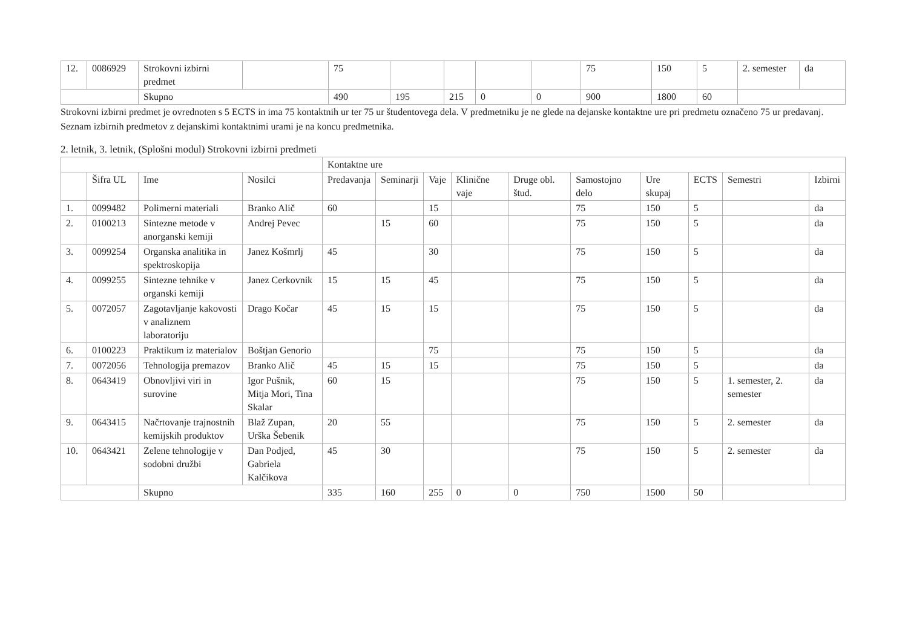| 12. | 0086929 | Strokovni izbirni predmet | | 75 | | | | | 75 | 150 | 5 | 2. semester | da |
| | | Skupno | | 490 | 195 | 215 | 0 | 0 | 900 | 1800 | 60 | | |
Strokovni izbirni predmet je ovrednoten s 5 ECTS in ima 75 kontaktnih ur ter 75 ur študentovega dela. V predmetniku je ne glede na dejanske kontaktne ure pri predmetu označeno 75 ur predavanj. Seznam izbirnih predmetov z dejanskimi kontaktnimi urami je na koncu predmetnika.
2. letnik, 3. letnik, (Splošni modul) Strokovni izbirni predmeti
| | | | | Kontaktne ure | | | | | | | | | |
| --- | --- | --- | --- | --- | --- | --- | --- | --- | --- | --- | --- | --- | --- |
| | Šifra UL | Ime | Nosilci | Predavanja | Seminarji | Vaje | Klinične vaje | Druge obl. štud. | Samostojno delo | Ure skupaj | ECTS | Semestri | Izbirni |
| 1. | 0099482 | Polimerni materiali | Branko Alič | 60 | | 15 | | | 75 | 150 | 5 | | da |
| 2. | 0100213 | Sintezne metode v anorganski kemiji | Andrej Pevec | | 15 | 60 | | | 75 | 150 | 5 | | da |
| 3. | 0099254 | Organska analitika in spektroskopija | Janez Košmrlj | 45 | | 30 | | | 75 | 150 | 5 | | da |
| 4. | 0099255 | Sintezne tehnike v organski kemiji | Janez Cerkovnik | 15 | 15 | 45 | | | 75 | 150 | 5 | | da |
| 5. | 0072057 | Zagotavljanje kakovosti v analiznem laboratoriju | Drago Kočar | 45 | 15 | 15 | | | 75 | 150 | 5 | | da |
| 6. | 0100223 | Praktikum iz materialov | Boštjan Genorio | | | 75 | | | 75 | 150 | 5 | | da |
| 7. | 0072056 | Tehnologija premazov | Branko Alič | 45 | 15 | 15 | | | 75 | 150 | 5 | | da |
| 8. | 0643419 | Obnovljivi viri in surovine | Igor Pušnik, Mitja Mori, Tina Skalar | 60 | 15 | | | | 75 | 150 | 5 | 1. semester, 2. semester | da |
| 9. | 0643415 | Načrtovanje trajnostnih kemijskih produktov | Blaž Zupan, Urška Šebenik | 20 | 55 | | | | 75 | 150 | 5 | 2. semester | da |
| 10. | 0643421 | Zelene tehnologije v sodobni družbi | Dan Podjed, Gabriela Kalčikova | 45 | 30 | | | | 75 | 150 | 5 | 2. semester | da |
| | | Skupno | | 335 | 160 | 255 | 0 | 0 | 750 | 1500 | 50 | | |